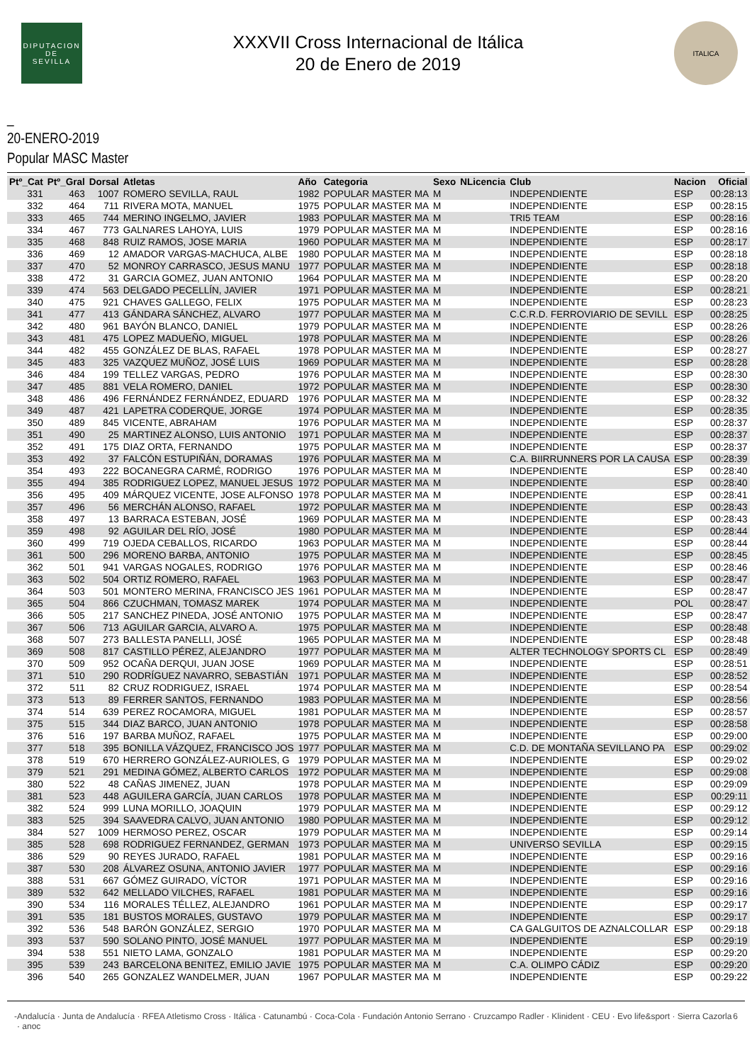DIPUTACION
DE
SEVILLA
XXXVII Cross Internacional de Itálica
20 de Enero de 2019
ITALICA
_
20-ENERO-2019
Popular MASC Master
| Ptº_Cat | Ptº_Gral | Dorsal | Atletas | Año | Categoria | Sexo | NLicencia | Club | Nacion | Oficial |
| --- | --- | --- | --- | --- | --- | --- | --- | --- | --- | --- |
| 331 | 463 | 1007 | ROMERO SEVILLA, RAUL | 1982 | POPULAR MASTER MA | M | | INDEPENDIENTE | ESP | 00:28:13 |
| 332 | 464 | 711 | RIVERA MOTA, MANUEL | 1975 | POPULAR MASTER MA | M | | INDEPENDIENTE | ESP | 00:28:15 |
| 333 | 465 | 744 | MERINO INGELMO, JAVIER | 1983 | POPULAR MASTER MA | M | | TRI5 TEAM | ESP | 00:28:16 |
| 334 | 467 | 773 | GALNARES LAHOYA, LUIS | 1979 | POPULAR MASTER MA | M | | INDEPENDIENTE | ESP | 00:28:16 |
| 335 | 468 | 848 | RUIZ RAMOS, JOSE MARIA | 1960 | POPULAR MASTER MA | M | | INDEPENDIENTE | ESP | 00:28:17 |
| 336 | 469 | 12 | AMADOR VARGAS-MACHUCA, ALBE | 1980 | POPULAR MASTER MA | M | | INDEPENDIENTE | ESP | 00:28:18 |
| 337 | 470 | 52 | MONROY CARRASCO, JESUS MANU | 1977 | POPULAR MASTER MA | M | | INDEPENDIENTE | ESP | 00:28:18 |
| 338 | 472 | 31 | GARCIA GOMEZ, JUAN ANTONIO | 1964 | POPULAR MASTER MA | M | | INDEPENDIENTE | ESP | 00:28:20 |
| 339 | 474 | 563 | DELGADO PECELLÍN, JAVIER | 1971 | POPULAR MASTER MA | M | | INDEPENDIENTE | ESP | 00:28:21 |
| 340 | 475 | 921 | CHAVES GALLEGO, FELIX | 1975 | POPULAR MASTER MA | M | | INDEPENDIENTE | ESP | 00:28:23 |
| 341 | 477 | 413 | GÁNDARA SÁNCHEZ, ALVARO | 1977 | POPULAR MASTER MA | M | | C.C.R.D. FERROVIARIO DE SEVILL | ESP | 00:28:25 |
| 342 | 480 | 961 | BAYÓN BLANCO, DANIEL | 1979 | POPULAR MASTER MA | M | | INDEPENDIENTE | ESP | 00:28:26 |
| 343 | 481 | 475 | LOPEZ MADUEÑO, MIGUEL | 1978 | POPULAR MASTER MA | M | | INDEPENDIENTE | ESP | 00:28:26 |
| 344 | 482 | 455 | GONZÁLEZ DE BLAS, RAFAEL | 1978 | POPULAR MASTER MA | M | | INDEPENDIENTE | ESP | 00:28:27 |
| 345 | 483 | 325 | VAZQUEZ MUÑOZ, JOSÉ LUIS | 1969 | POPULAR MASTER MA | M | | INDEPENDIENTE | ESP | 00:28:28 |
| 346 | 484 | 199 | TELLEZ VARGAS, PEDRO | 1976 | POPULAR MASTER MA | M | | INDEPENDIENTE | ESP | 00:28:30 |
| 347 | 485 | 881 | VELA ROMERO, DANIEL | 1972 | POPULAR MASTER MA | M | | INDEPENDIENTE | ESP | 00:28:30 |
| 348 | 486 | 496 | FERNÁNDEZ FERNÁNDEZ, EDUARD | 1976 | POPULAR MASTER MA | M | | INDEPENDIENTE | ESP | 00:28:32 |
| 349 | 487 | 421 | LAPETRA CODERQUE, JORGE | 1974 | POPULAR MASTER MA | M | | INDEPENDIENTE | ESP | 00:28:35 |
| 350 | 489 | 845 | VICENTE, ABRAHAM | 1976 | POPULAR MASTER MA | M | | INDEPENDIENTE | ESP | 00:28:37 |
| 351 | 490 | 25 | MARTINEZ ALONSO, LUIS ANTONIO | 1971 | POPULAR MASTER MA | M | | INDEPENDIENTE | ESP | 00:28:37 |
| 352 | 491 | 175 | DIAZ ORTA, FERNANDO | 1975 | POPULAR MASTER MA | M | | INDEPENDIENTE | ESP | 00:28:37 |
| 353 | 492 | 37 | FALCÓN ESTUPIÑÁN, DORAMAS | 1976 | POPULAR MASTER MA | M | | C.A. BIIRRUNNERS POR LA CAUSA | ESP | 00:28:39 |
| 354 | 493 | 222 | BOCANEGRA CARMÉ, RODRIGO | 1976 | POPULAR MASTER MA | M | | INDEPENDIENTE | ESP | 00:28:40 |
| 355 | 494 | 385 | RODRIGUEZ LOPEZ, MANUEL JESUS | 1972 | POPULAR MASTER MA | M | | INDEPENDIENTE | ESP | 00:28:40 |
| 356 | 495 | 409 | MÁRQUEZ VICENTE, JOSE ALFONSO | 1978 | POPULAR MASTER MA | M | | INDEPENDIENTE | ESP | 00:28:41 |
| 357 | 496 | 56 | MERCHÁN ALONSO, RAFAEL | 1972 | POPULAR MASTER MA | M | | INDEPENDIENTE | ESP | 00:28:43 |
| 358 | 497 | 13 | BARRACA ESTEBAN, JOSÉ | 1969 | POPULAR MASTER MA | M | | INDEPENDIENTE | ESP | 00:28:43 |
| 359 | 498 | 92 | AGUILAR DEL RÍO, JOSÉ | 1980 | POPULAR MASTER MA | M | | INDEPENDIENTE | ESP | 00:28:44 |
| 360 | 499 | 719 | OJEDA CEBALLOS, RICARDO | 1963 | POPULAR MASTER MA | M | | INDEPENDIENTE | ESP | 00:28:44 |
| 361 | 500 | 296 | MORENO BARBA, ANTONIO | 1975 | POPULAR MASTER MA | M | | INDEPENDIENTE | ESP | 00:28:45 |
| 362 | 501 | 941 | VARGAS NOGALES, RODRIGO | 1976 | POPULAR MASTER MA | M | | INDEPENDIENTE | ESP | 00:28:46 |
| 363 | 502 | 504 | ORTIZ ROMERO, RAFAEL | 1963 | POPULAR MASTER MA | M | | INDEPENDIENTE | ESP | 00:28:47 |
| 364 | 503 | 501 | MONTERO MERINA, FRANCISCO JES | 1961 | POPULAR MASTER MA | M | | INDEPENDIENTE | ESP | 00:28:47 |
| 365 | 504 | 866 | CZUCHMAN, TOMASZ MAREK | 1974 | POPULAR MASTER MA | M | | INDEPENDIENTE | POL | 00:28:47 |
| 366 | 505 | 217 | SANCHEZ PINEDA, JOSÉ ANTONIO | 1975 | POPULAR MASTER MA | M | | INDEPENDIENTE | ESP | 00:28:47 |
| 367 | 506 | 713 | AGUILAR GARCIA, ALVARO A. | 1975 | POPULAR MASTER MA | M | | INDEPENDIENTE | ESP | 00:28:48 |
| 368 | 507 | 273 | BALLESTA PANELLI, JOSÉ | 1965 | POPULAR MASTER MA | M | | INDEPENDIENTE | ESP | 00:28:48 |
| 369 | 508 | 817 | CASTILLO PÉREZ, ALEJANDRO | 1977 | POPULAR MASTER MA | M | | ALTER TECHNOLOGY SPORTS CL | ESP | 00:28:49 |
| 370 | 509 | 952 | OCAÑA DERQUI, JUAN JOSE | 1969 | POPULAR MASTER MA | M | | INDEPENDIENTE | ESP | 00:28:51 |
| 371 | 510 | 290 | RODRÍGUEZ NAVARRO, SEBASTIÁN | 1971 | POPULAR MASTER MA | M | | INDEPENDIENTE | ESP | 00:28:52 |
| 372 | 511 | 82 | CRUZ RODRIGUEZ, ISRAEL | 1974 | POPULAR MASTER MA | M | | INDEPENDIENTE | ESP | 00:28:54 |
| 373 | 513 | 89 | FERRER SANTOS, FERNANDO | 1983 | POPULAR MASTER MA | M | | INDEPENDIENTE | ESP | 00:28:56 |
| 374 | 514 | 639 | PEREZ ROCAMORA, MIGUEL | 1981 | POPULAR MASTER MA | M | | INDEPENDIENTE | ESP | 00:28:57 |
| 375 | 515 | 344 | DIAZ BARCO, JUAN ANTONIO | 1978 | POPULAR MASTER MA | M | | INDEPENDIENTE | ESP | 00:28:58 |
| 376 | 516 | 197 | BARBA MUÑOZ, RAFAEL | 1975 | POPULAR MASTER MA | M | | INDEPENDIENTE | ESP | 00:29:00 |
| 377 | 518 | 395 | BONILLA VÁZQUEZ, FRANCISCO JOS | 1977 | POPULAR MASTER MA | M | | C.D. DE MONTAÑA SEVILLANO PA | ESP | 00:29:02 |
| 378 | 519 | 670 | HERRERO GONZÁLEZ-AURIOLES, G | 1979 | POPULAR MASTER MA | M | | INDEPENDIENTE | ESP | 00:29:02 |
| 379 | 521 | 291 | MEDINA GÓMEZ, ALBERTO CARLOS | 1972 | POPULAR MASTER MA | M | | INDEPENDIENTE | ESP | 00:29:08 |
| 380 | 522 | 48 | CAÑAS JIMENEZ, JUAN | 1978 | POPULAR MASTER MA | M | | INDEPENDIENTE | ESP | 00:29:09 |
| 381 | 523 | 448 | AGUILERA GARCÍA, JUAN CARLOS | 1978 | POPULAR MASTER MA | M | | INDEPENDIENTE | ESP | 00:29:11 |
| 382 | 524 | 999 | LUNA MORILLO, JOAQUIN | 1979 | POPULAR MASTER MA | M | | INDEPENDIENTE | ESP | 00:29:12 |
| 383 | 525 | 394 | SAAVEDRA CALVO, JUAN ANTONIO | 1980 | POPULAR MASTER MA | M | | INDEPENDIENTE | ESP | 00:29:12 |
| 384 | 527 | 1009 | HERMOSO PEREZ, OSCAR | 1979 | POPULAR MASTER MA | M | | INDEPENDIENTE | ESP | 00:29:14 |
| 385 | 528 | 698 | RODRIGUEZ FERNANDEZ, GERMAN | 1973 | POPULAR MASTER MA | M | | UNIVERSO SEVILLA | ESP | 00:29:15 |
| 386 | 529 | 90 | REYES JURADO, RAFAEL | 1981 | POPULAR MASTER MA | M | | INDEPENDIENTE | ESP | 00:29:16 |
| 387 | 530 | 208 | ÁLVAREZ OSUNA, ANTONIO JAVIER | 1977 | POPULAR MASTER MA | M | | INDEPENDIENTE | ESP | 00:29:16 |
| 388 | 531 | 667 | GÓMEZ GUIRADO, VÍCTOR | 1971 | POPULAR MASTER MA | M | | INDEPENDIENTE | ESP | 00:29:16 |
| 389 | 532 | 642 | MELLADO VILCHES, RAFAEL | 1981 | POPULAR MASTER MA | M | | INDEPENDIENTE | ESP | 00:29:16 |
| 390 | 534 | 116 | MORALES TÉLLEZ, ALEJANDRO | 1961 | POPULAR MASTER MA | M | | INDEPENDIENTE | ESP | 00:29:17 |
| 391 | 535 | 181 | BUSTOS MORALES, GUSTAVO | 1979 | POPULAR MASTER MA | M | | INDEPENDIENTE | ESP | 00:29:17 |
| 392 | 536 | 548 | BARÓN GONZÁLEZ, SERGIO | 1970 | POPULAR MASTER MA | M | | CA GALGUITOS DE AZNALCOLLAR | ESP | 00:29:18 |
| 393 | 537 | 590 | SOLANO PINTO, JOSÉ MANUEL | 1977 | POPULAR MASTER MA | M | | INDEPENDIENTE | ESP | 00:29:19 |
| 394 | 538 | 551 | NIETO LAMA, GONZALO | 1981 | POPULAR MASTER MA | M | | INDEPENDIENTE | ESP | 00:29:20 |
| 395 | 539 | 243 | BARCELONA BENITEZ, EMILIO JAVIE | 1975 | POPULAR MASTER MA | M | | C.A. OLIMPO CÁDIZ | ESP | 00:29:20 |
| 396 | 540 | 265 | GONZALEZ WANDELMER, JUAN | 1967 | POPULAR MASTER MA | M | | INDEPENDIENTE | ESP | 00:29:22 |
- Andalucía · Junta de Andalucía · RFEA Atletismo Cross · Itálica · Catunambú · Coca-Cola · Fundación Antonio Serrano · Cruzcampo Radler · Klinident · CEU · Evo life&sport · Sierra Cazorla · anoc 6